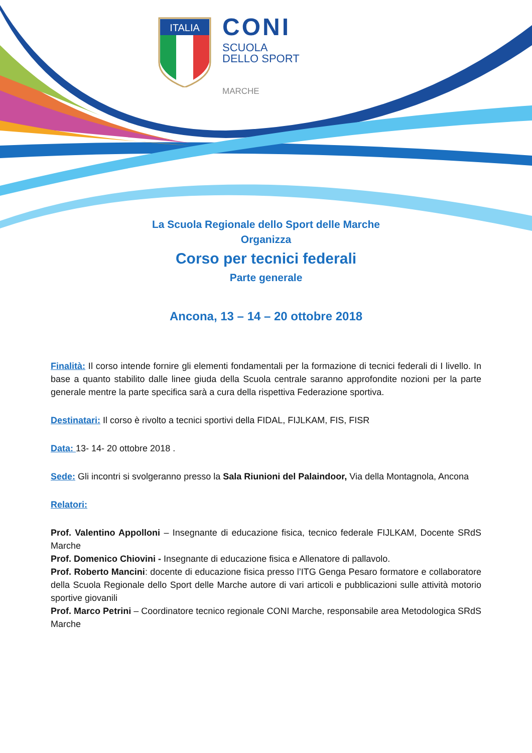ITALIA
CONI
SCUOLA
DELLO SPORT
MARCHE
La Scuola Regionale dello Sport delle Marche
Organizza
Corso per tecnici federali
Parte generale
Ancona, 13 – 14 – 20 ottobre 2018
Finalità: Il corso intende fornire gli elementi fondamentali per la formazione di tecnici federali di I livello. In base a quanto stabilito dalle linee giuda della Scuola centrale saranno approfondite nozioni per la parte generale mentre la parte specifica sarà a cura della rispettiva Federazione sportiva.
Destinatari: Il corso è rivolto a tecnici sportivi della FIDAL, FIJLKAM, FIS, FISR
Data: 13- 14- 20 ottobre 2018 .
Sede: Gli incontri si svolgeranno presso la Sala Riunioni del Palaindoor, Via della Montagnola, Ancona
Relatori:
Prof. Valentino Appolloni – Insegnante di educazione fisica, tecnico federale FIJLKAM, Docente SRdS Marche
Prof. Domenico Chiovini - Insegnante di educazione fisica e Allenatore di pallavolo.
Prof. Roberto Mancini: docente di educazione fisica presso l’ITG Genga Pesaro formatore e collaboratore della Scuola Regionale dello Sport delle Marche autore di vari articoli e pubblicazioni sulle attività motorio sportive giovanili
Prof. Marco Petrini – Coordinatore tecnico regionale CONI Marche, responsabile area Metodologica SRdS Marche